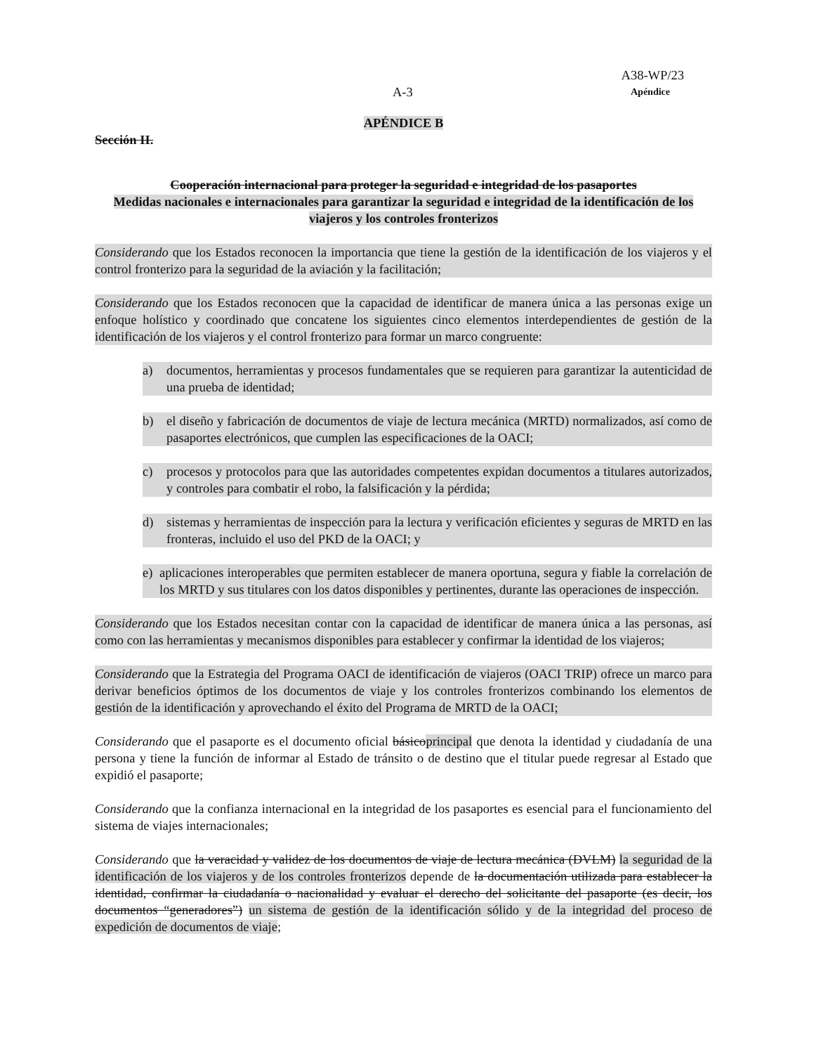A38-WP/23
A-3 Apéndice
APÉNDICE B
Sección II.
Cooperación internacional para proteger la seguridad e integridad de los pasaportes
Medidas nacionales e internacionales para garantizar la seguridad e integridad de la identificación de los viajeros y los controles fronterizos
Considerando que los Estados reconocen la importancia que tiene la gestión de la identificación de los viajeros y el control fronterizo para la seguridad de la aviación y la facilitación;
Considerando que los Estados reconocen que la capacidad de identificar de manera única a las personas exige un enfoque holístico y coordinado que concatene los siguientes cinco elementos interdependientes de gestión de la identificación de los viajeros y el control fronterizo para formar un marco congruente:
a) documentos, herramientas y procesos fundamentales que se requieren para garantizar la autenticidad de una prueba de identidad;
b) el diseño y fabricación de documentos de viaje de lectura mecánica (MRTD) normalizados, así como de pasaportes electrónicos, que cumplen las especificaciones de la OACI;
c) procesos y protocolos para que las autoridades competentes expidan documentos a titulares autorizados, y controles para combatir el robo, la falsificación y la pérdida;
d) sistemas y herramientas de inspección para la lectura y verificación eficientes y seguras de MRTD en las fronteras, incluido el uso del PKD de la OACI; y
e) aplicaciones interoperables que permiten establecer de manera oportuna, segura y fiable la correlación de los MRTD y sus titulares con los datos disponibles y pertinentes, durante las operaciones de inspección.
Considerando que los Estados necesitan contar con la capacidad de identificar de manera única a las personas, así como con las herramientas y mecanismos disponibles para establecer y confirmar la identidad de los viajeros;
Considerando que la Estrategia del Programa OACI de identificación de viajeros (OACI TRIP) ofrece un marco para derivar beneficios óptimos de los documentos de viaje y los controles fronterizos combinando los elementos de gestión de la identificación y aprovechando el éxito del Programa de MRTD de la OACI;
Considerando que el pasaporte es el documento oficial básicoprincipal que denota la identidad y ciudadanía de una persona y tiene la función de informar al Estado de tránsito o de destino que el titular puede regresar al Estado que expidió el pasaporte;
Considerando que la confianza internacional en la integridad de los pasaportes es esencial para el funcionamiento del sistema de viajes internacionales;
Considerando que la veracidad y validez de los documentos de viaje de lectura mecánica (DVLM) la seguridad de la identificación de los viajeros y de los controles fronterizos depende de la documentación utilizada para establecer la identidad, confirmar la ciudadanía o nacionalidad y evaluar el derecho del solicitante del pasaporte (es decir, los documentos “generadores”) un sistema de gestión de la identificación sólido y de la integridad del proceso de expedición de documentos de viaje;